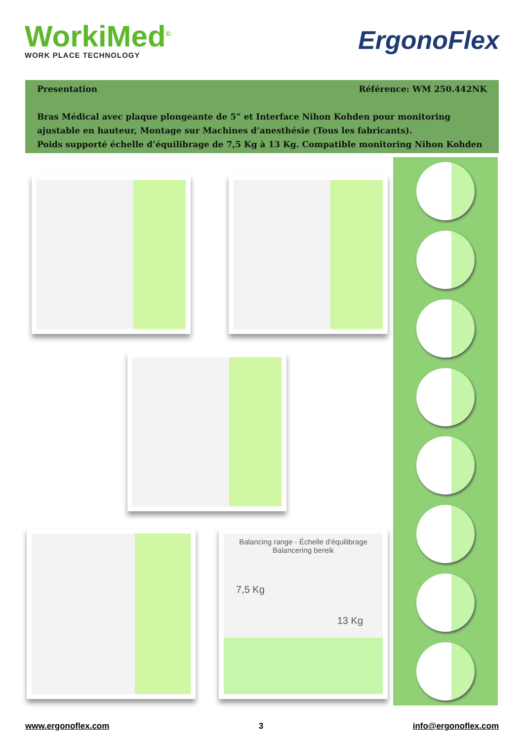WorkiMed<sup>©</sup>
WORK PLACE TECHNOLOGY
ErgonoFlex
Presentation Référence: WM 250.442NK
Bras Médical avec plaque plongeante de 5” et Interface Nihon Kohden pour monitoring ajustable en hauteur, Montage sur Machines d’anesthésie (Tous les fabricants).
Poids supporté échelle d’équilibrage de 7,5 Kg à 13 Kg. Compatible monitoring Nihon Kohden
Balancing range - Échelle d'équilibrage
Balancering bereik
7,5 Kg
13 Kg
www.ergonoflex.com 3 info@ergonoflex.com